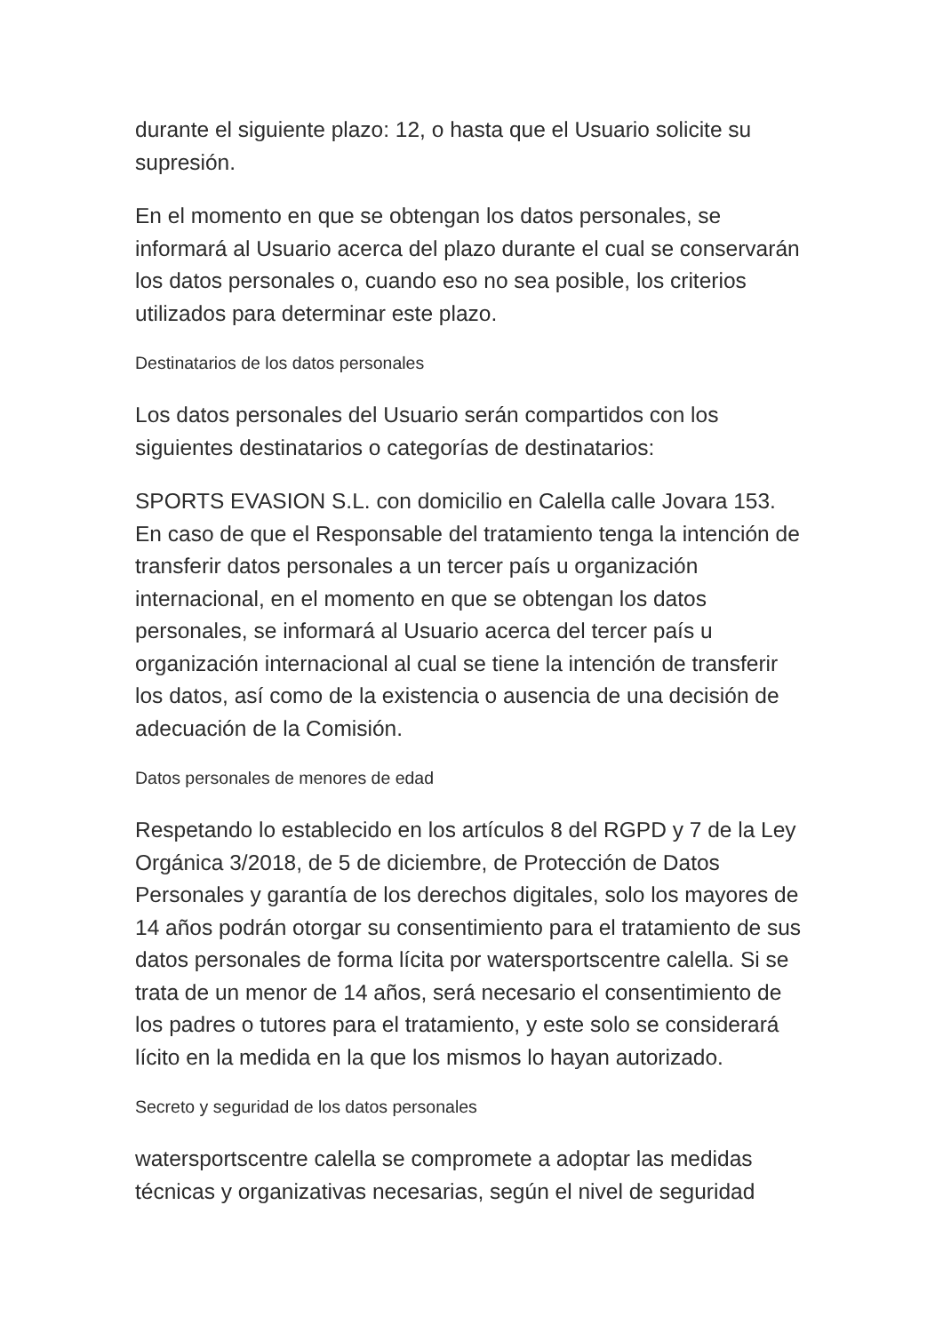durante el siguiente plazo: 12, o hasta que el Usuario solicite su supresión.
En el momento en que se obtengan los datos personales, se informará al Usuario acerca del plazo durante el cual se conservarán los datos personales o, cuando eso no sea posible, los criterios utilizados para determinar este plazo.
Destinatarios de los datos personales
Los datos personales del Usuario serán compartidos con los siguientes destinatarios o categorías de destinatarios:
SPORTS EVASION S.L. con domicilio en Calella calle Jovara 153.
En caso de que el Responsable del tratamiento tenga la intención de transferir datos personales a un tercer país u organización internacional, en el momento en que se obtengan los datos personales, se informará al Usuario acerca del tercer país u organización internacional al cual se tiene la intención de transferir los datos, así como de la existencia o ausencia de una decisión de adecuación de la Comisión.
Datos personales de menores de edad
Respetando lo establecido en los artículos 8 del RGPD y 7 de la Ley Orgánica 3/2018, de 5 de diciembre, de Protección de Datos Personales y garantía de los derechos digitales, solo los mayores de 14 años podrán otorgar su consentimiento para el tratamiento de sus datos personales de forma lícita por watersportscentre calella. Si se trata de un menor de 14 años, será necesario el consentimiento de los padres o tutores para el tratamiento, y este solo se considerará lícito en la medida en la que los mismos lo hayan autorizado.
Secreto y seguridad de los datos personales
watersportscentre calella se compromete a adoptar las medidas técnicas y organizativas necesarias, según el nivel de seguridad